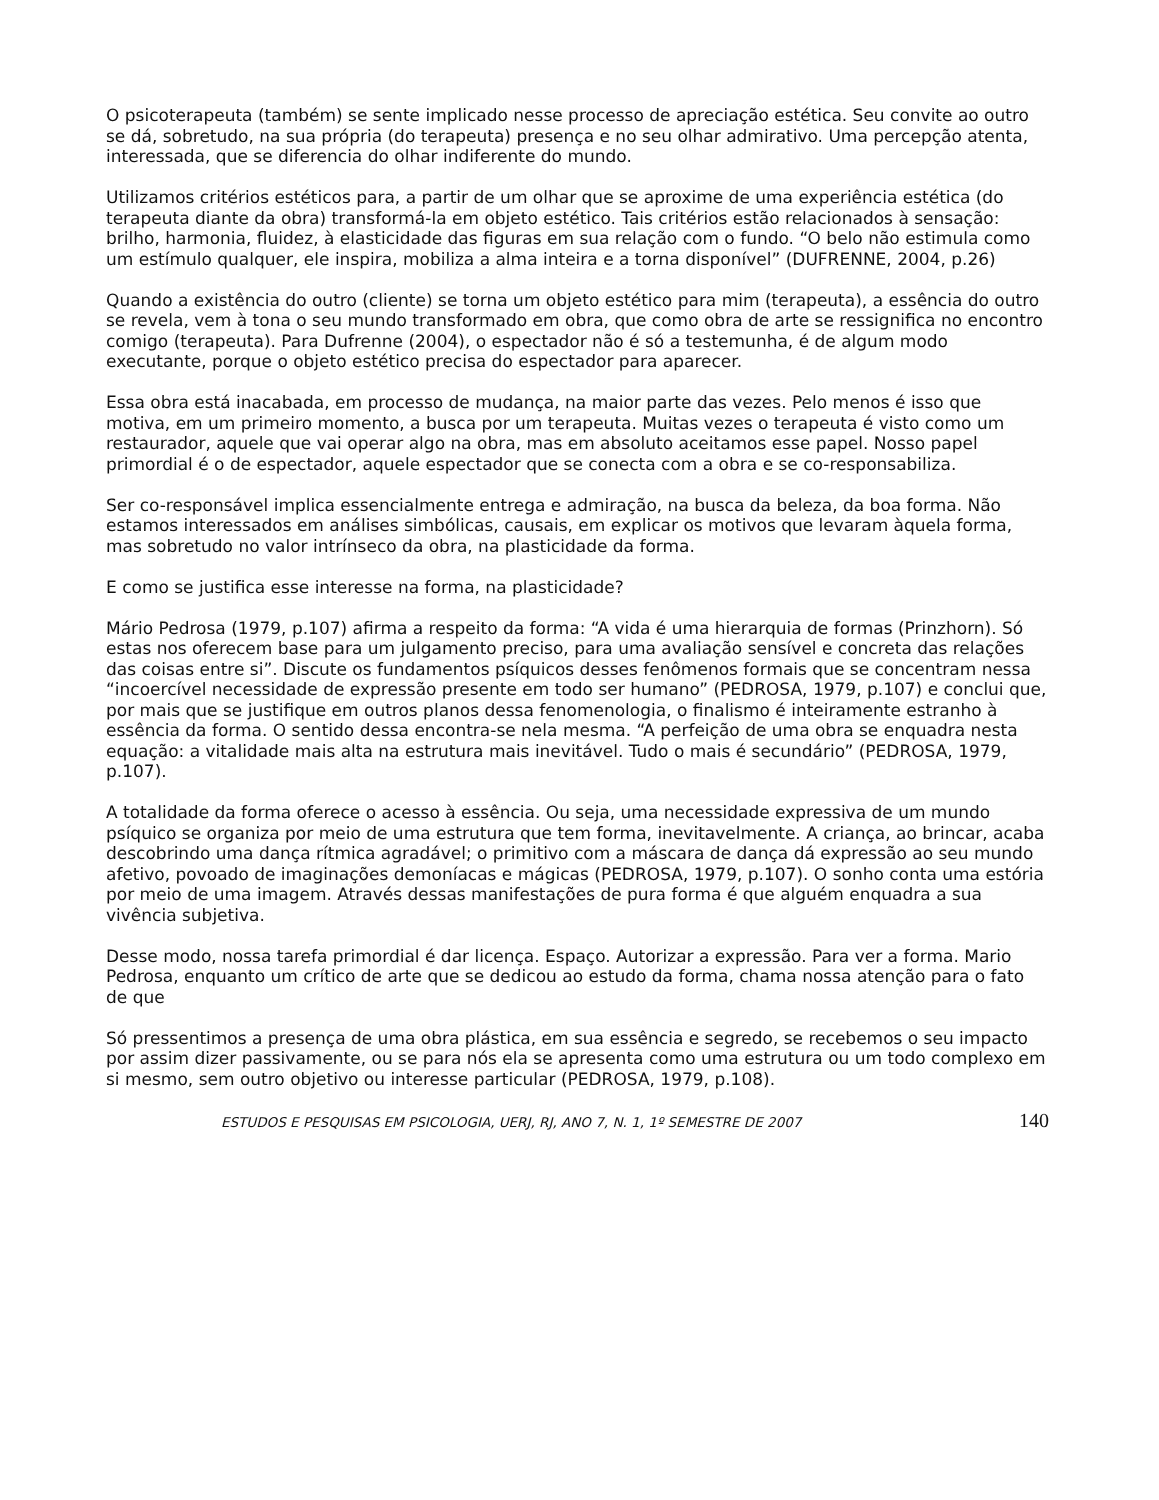O psicoterapeuta (também) se sente implicado nesse processo de apreciação estética. Seu convite ao outro se dá, sobretudo, na sua própria (do terapeuta) presença e no seu olhar admirativo. Uma percepção atenta, interessada, que se diferencia do olhar indiferente do mundo.
Utilizamos critérios estéticos para, a partir de um olhar que se aproxime de uma experiência estética (do terapeuta diante da obra) transformá-la em objeto estético. Tais critérios estão relacionados à sensação: brilho, harmonia, fluidez, à elasticidade das figuras em sua relação com o fundo. “O belo não estimula como um estímulo qualquer, ele inspira, mobiliza a alma inteira e a torna disponível” (DUFRENNE, 2004, p.26)
Quando a existência do outro (cliente) se torna um objeto estético para mim (terapeuta), a essência do outro se revela, vem à tona o seu mundo transformado em obra, que como obra de arte se ressignifica no encontro comigo (terapeuta). Para Dufrenne (2004), o espectador não é só a testemunha, é de algum modo executante, porque o objeto estético precisa do espectador para aparecer.
Essa obra está inacabada, em processo de mudança, na maior parte das vezes. Pelo menos é isso que motiva, em um primeiro momento, a busca por um terapeuta. Muitas vezes o terapeuta é visto como um restaurador, aquele que vai operar algo na obra, mas em absoluto aceitamos esse papel. Nosso papel primordial é o de espectador, aquele espectador que se conecta com a obra e se co-responsabiliza.
Ser co-responsável implica essencialmente entrega e admiração, na busca da beleza, da boa forma. Não estamos interessados em análises simbólicas, causais, em explicar os motivos que levaram àquela forma, mas sobretudo no valor intrínseco da obra, na plasticidade da forma.
E como se justifica esse interesse na forma, na plasticidade?
Mário Pedrosa (1979, p.107) afirma a respeito da forma: “A vida é uma hierarquia de formas (Prinzhorn). Só estas nos oferecem base para um julgamento preciso, para uma avaliação sensível e concreta das relações das coisas entre si”. Discute os fundamentos psíquicos desses fenômenos formais que se concentram nessa “incoercível necessidade de expressão presente em todo ser humano” (PEDROSA, 1979, p.107) e conclui que, por mais que se justifique em outros planos dessa fenomenologia, o finalismo é inteiramente estranho à essência da forma. O sentido dessa encontra-se nela mesma. “A perfeição de uma obra se enquadra nesta equação: a vitalidade mais alta na estrutura mais inevitável. Tudo o mais é secundário” (PEDROSA, 1979, p.107).
A totalidade da forma oferece o acesso à essência. Ou seja, uma necessidade expressiva de um mundo psíquico se organiza por meio de uma estrutura que tem forma, inevitavelmente. A criança, ao brincar, acaba descobrindo uma dança rítmica agradável; o primitivo com a máscara de dança dá expressão ao seu mundo afetivo, povoado de imaginações demoníacas e mágicas (PEDROSA, 1979, p.107). O sonho conta uma estória por meio de uma imagem. Através dessas manifestações de pura forma é que alguém enquadra a sua vivência subjetiva.
Desse modo, nossa tarefa primordial é dar licença. Espaço. Autorizar a expressão. Para ver a forma. Mario Pedrosa, enquanto um crítico de arte que se dedicou ao estudo da forma, chama nossa atenção para o fato de que
Só pressentimos a presença de uma obra plástica, em sua essência e segredo, se recebemos o seu impacto por assim dizer passivamente, ou se para nós ela se apresenta como uma estrutura ou um todo complexo em si mesmo, sem outro objetivo ou interesse particular (PEDROSA, 1979, p.108).
ESTUDOS E PESQUISAS EM PSICOLOGIA, UERJ, RJ, ANO 7, N. 1, 1º SEMESTRE DE 2007 140